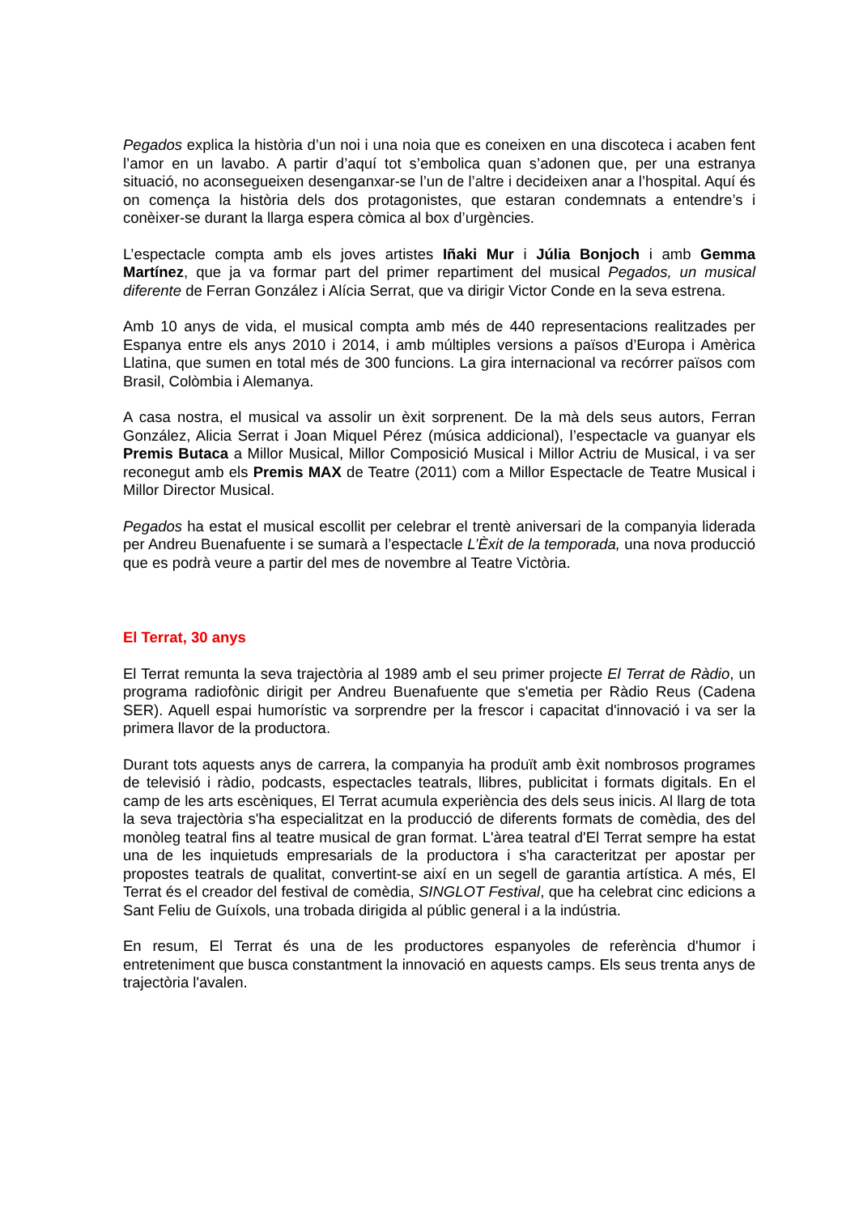Pegados explica la història d’un noi i una noia que es coneixen en una discoteca i acaben fent l’amor en un lavabo. A partir d’aquí tot s’embolica quan s’adonen que, per una estranya situació, no aconsegueixen desenganxar-se l’un de l’altre i decideixen anar a l’hospital. Aquí és on comença la història dels dos protagonistes, que estaran condemnats a entendre’s i conèixer-se durant la llarga espera còmica al box d’urgències.
L’espectacle compta amb els joves artistes Iñaki Mur i Júlia Bonjoch i amb Gemma Martínez, que ja va formar part del primer repartiment del musical Pegados, un musical diferente de Ferran González i Alícia Serrat, que va dirigir Victor Conde en la seva estrena.
Amb 10 anys de vida, el musical compta amb més de 440 representacions realitzades per Espanya entre els anys 2010 i 2014, i amb múltiples versions a països d’Europa i Amèrica Llatina, que sumen en total més de 300 funcions. La gira internacional va recórrer països com Brasil, Colòmbia i Alemanya.
A casa nostra, el musical va assolir un èxit sorprenent. De la mà dels seus autors, Ferran González, Alicia Serrat i Joan Miquel Pérez (música addicional), l’espectacle va guanyar els Premis Butaca a Millor Musical, Millor Composició Musical i Millor Actriu de Musical, i va ser reconegut amb els Premis MAX de Teatre (2011) com a Millor Espectacle de Teatre Musical i Millor Director Musical.
Pegados ha estat el musical escollit per celebrar el trentè aniversari de la companyia liderada per Andreu Buenafuente i se sumarà a l’espectacle L’Èxit de la temporada, una nova producció que es podrà veure a partir del mes de novembre al Teatre Victòria.
El Terrat, 30 anys
El Terrat remunta la seva trajectòria al 1989 amb el seu primer projecte El Terrat de Ràdio, un programa radiofònic dirigit per Andreu Buenafuente que s'emetia per Ràdio Reus (Cadena SER). Aquell espai humorístic va sorprendre per la frescor i capacitat d'innovació i va ser la primera llavor de la productora.
Durant tots aquests anys de carrera, la companyia ha produït amb èxit nombrosos programes de televisió i ràdio, podcasts, espectacles teatrals, llibres, publicitat i formats digitals. En el camp de les arts escèniques, El Terrat acumula experiència des dels seus inicis. Al llarg de tota la seva trajectòria s'ha especialitzat en la producció de diferents formats de comèdia, des del monòleg teatral fins al teatre musical de gran format. L'àrea teatral d'El Terrat sempre ha estat una de les inquietuds empresarials de la productora i s'ha caracteritzat per apostar per propostes teatrals de qualitat, convertint-se així en un segell de garantia artística. A més, El Terrat és el creador del festival de comèdia, SINGLOT Festival, que ha celebrat cinc edicions a Sant Feliu de Guíxols, una trobada dirigida al públic general i a la indústria.
En resum, El Terrat és una de les productores espanyoles de referència d'humor i entreteniment que busca constantment la innovació en aquests camps. Els seus trenta anys de trajectòria l'avalen.